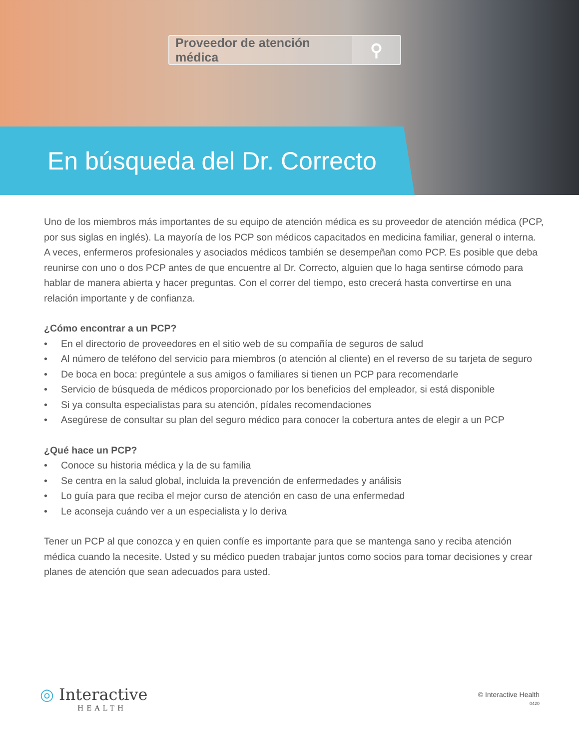Proveedor de atención médica ⚲
En búsqueda del Dr. Correcto
Uno de los miembros más importantes de su equipo de atención médica es su proveedor de atención médica (PCP, por sus siglas en inglés). La mayoría de los PCP son médicos capacitados en medicina familiar, general o interna. A veces, enfermeros profesionales y asociados médicos también se desempeñan como PCP. Es posible que deba reunirse con uno o dos PCP antes de que encuentre al Dr. Correcto, alguien que lo haga sentirse cómodo para hablar de manera abierta y hacer preguntas. Con el correr del tiempo, esto crecerá hasta convertirse en una relación importante y de confianza.
¿Cómo encontrar a un PCP?
• En el directorio de proveedores en el sitio web de su compañía de seguros de salud
• Al número de teléfono del servicio para miembros (o atención al cliente) en el reverso de su tarjeta de seguro
• De boca en boca: pregúntele a sus amigos o familiares si tienen un PCP para recomendarle
• Servicio de búsqueda de médicos proporcionado por los beneficios del empleador, si está disponible
• Si ya consulta especialistas para su atención, pídales recomendaciones
• Asegúrese de consultar su plan del seguro médico para conocer la cobertura antes de elegir a un PCP
¿Qué hace un PCP?
• Conoce su historia médica y la de su familia
• Se centra en la salud global, incluida la prevención de enfermedades y análisis
• Lo guía para que reciba el mejor curso de atención en caso de una enfermedad
• Le aconseja cuándo ver a un especialista y lo deriva
Tener un PCP al que conozca y en quien confíe es importante para que se mantenga sano y reciba atención médica cuando la necesite. Usted y su médico pueden trabajar juntos como socios para tomar decisiones y crear planes de atención que sean adecuados para usted.
◎ Interactive
HEALTH
© Interactive Health
0420